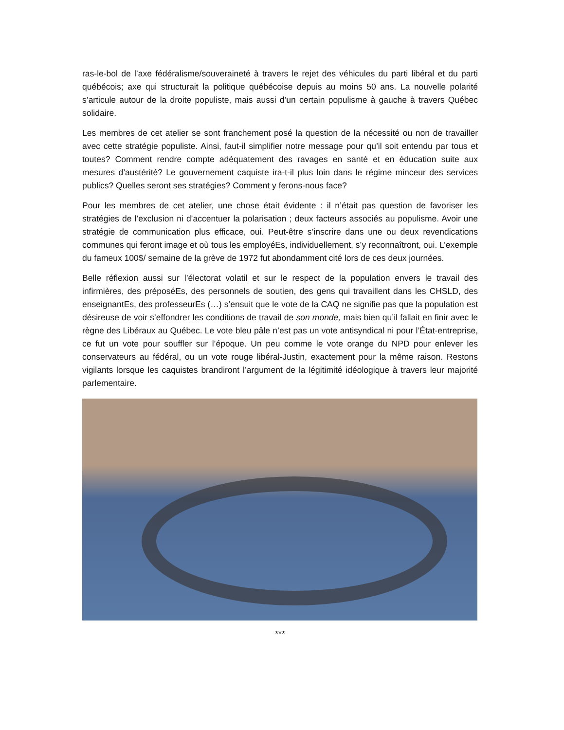ras-le-bol de l’axe fédéralisme/souveraineté à travers le rejet des véhicules du parti libéral et du parti québécois; axe qui structurait la politique québécoise depuis au moins 50 ans. La nouvelle polarité s’articule autour de la droite populiste, mais aussi d’un certain populisme à gauche à travers Québec solidaire.
Les membres de cet atelier se sont franchement posé la question de la nécessité ou non de travailler avec cette stratégie populiste. Ainsi, faut-il simplifier notre message pour qu’il soit entendu par tous et toutes? Comment rendre compte adéquatement des ravages en santé et en éducation suite aux mesures d’austérité? Le gouvernement caquiste ira-t-il plus loin dans le régime minceur des services publics? Quelles seront ses stratégies? Comment y ferons-nous face?
Pour les membres de cet atelier, une chose était évidente : il n’était pas question de favoriser les stratégies de l’exclusion ni d’accentuer la polarisation ; deux facteurs associés au populisme. Avoir une stratégie de communication plus efficace, oui. Peut-être s’inscrire dans une ou deux revendications communes qui feront image et où tous les employéEs, individuellement, s’y reconnaîtront, oui. L’exemple du fameux 100$/ semaine de la grève de 1972 fut abondamment cité lors de ces deux journées.
Belle réflexion aussi sur l’électorat volatil et sur le respect de la population envers le travail des infirmières, des préposéEs, des personnels de soutien, des gens qui travaillent dans les CHSLD, des enseignantEs, des professeurEs (…) s’ensuit que le vote de la CAQ ne signifie pas que la population est désireuse de voir s’effondrer les conditions de travail de son monde, mais bien qu’il fallait en finir avec le règne des Libéraux au Québec. Le vote bleu pâle n’est pas un vote antisyndical ni pour l’État-entreprise, ce fut un vote pour souffler sur l’époque. Un peu comme le vote orange du NPD pour enlever les conservateurs au fédéral, ou un vote rouge libéral-Justin, exactement pour la même raison. Restons vigilants lorsque les caquistes brandiront l’argument de la légitimité idéologique à travers leur majorité parlementaire.
***